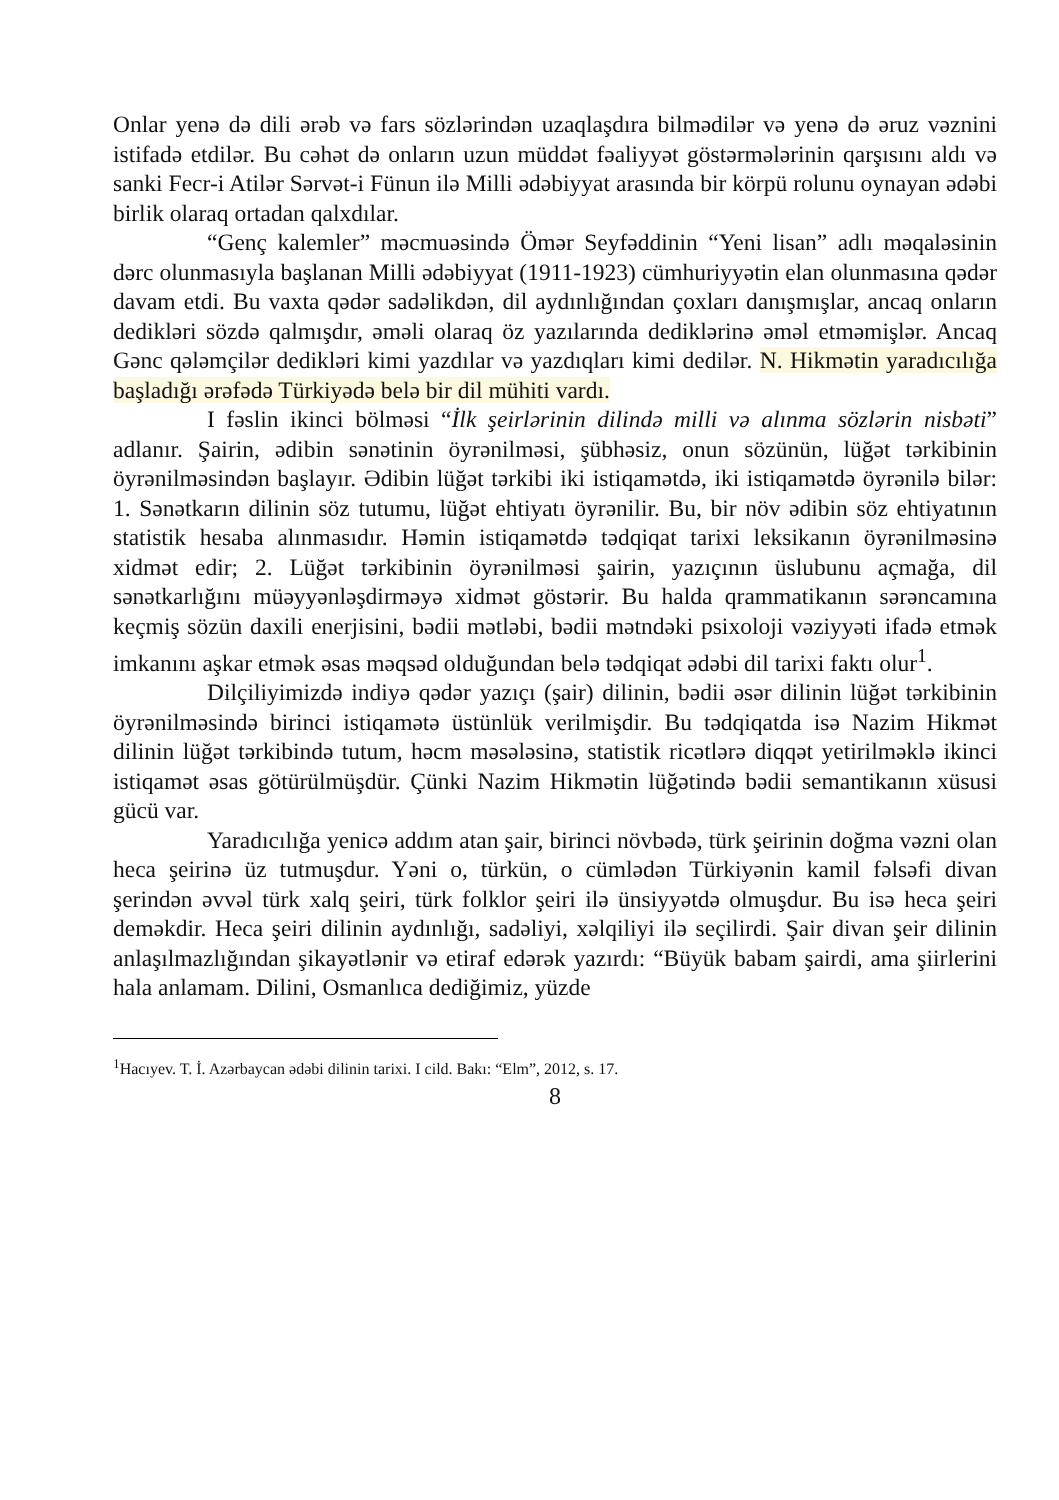Onlar yenə də dili ərəb və fars sözlərindən uzaqlaşdıra bilmədilər və yenə də əruz vəznini istifadə etdilər. Bu cəhət də onların uzun müddət fəaliyyət göstərmələrinin qarşısını aldı və sanki Fecr-i Atilər Sərvət-i Fünun ilə Milli ədəbiyyat arasında bir körpü rolunu oynayan ədəbi birlik olaraq ortadan qalxdılar.
“Genç kalemler” məcmuəsində Ömər Seyfəddinin “Yeni lisan” adlı məqaləsinin dərc olunmasıyla başlanan Milli ədəbiyyat (1911-1923) cümhuriyyətin elan olunmasına qədər davam etdi. Bu vaxta qədər sadəlikdən, dil aydınlığından çoxları danışmışlar, ancaq onların dedikləri sözdə qalmışdır, əməli olaraq öz yazılarında dediklərinə əməl etməmişlər. Ancaq Gənc qələmçilər dedikləri kimi yazdılar və yazdıqları kimi dedilər. N. Hikmətin yaradıcılığa başladığı ərəfədə Türkiyədə belə bir dil mühiti vardı.
I fəslin ikinci bölməsi “İlk şeirlərinin dilində milli və alınma sözlərin nisbəti” adlanır. Şairin, ədibin sənətinin öyrənilməsi, şübhəsiz, onun sözünün, lüğət tərkibinin öyrənilməsindən başlayır. Ədibin lüğət tərkibi iki istiqamətdə, iki istiqamətdə öyrənilə bilər: 1. Sənətkarın dilinin söz tutumu, lüğət ehtiyatı öyrənilir. Bu, bir növ ədibin söz ehtiyatının statistik hesaba alınmasıdır. Həmin istiqamətdə tədqiqat tarixi leksikanın öyrənilməsinə xidmət edir; 2. Lüğət tərkibinin öyrənilməsi şairin, yazıçının üslubunu açmağa, dil sənətkarlığını müəyyənləşdirməyə xidmət göstərir. Bu halda qrammatikanın sərəncamına keçmiş sözün daxili enerjisini, bədii mətləbi, bədii mətndəki psixoloji vəziyyəti ifadə etmək imkanını aşkar etmək əsas məqsəd olduğundan belə tədqiqat ədəbi dil tarixi faktı olur<sup>1</sup>.
Dilçiliyimizdə indiyə qədər yazıçı (şair) dilinin, bədii əsər dilinin lüğət tərkibinin öyrənilməsində birinci istiqamətə üstünlük verilmişdir. Bu tədqiqatda isə Nazim Hikmət dilinin lüğət tərkibində tutum, həcm məsələsinə, statistik ricətlərə diqqət yetirilməklə ikinci istiqamət əsas götürülmüşdür. Çünki Nazim Hikmətin lüğətində bədii semantikanın xüsusi gücü var.
Yaradıcılığa yenicə addım atan şair, birinci növbədə, türk şeirinin doğma vəzni olan heca şeirinə üz tutmuşdur. Yəni o, türkün, o cümlədən Türkiyənin kamil fəlsəfi divan şerindən əvvəl türk xalq şeiri, türk folklor şeiri ilə ünsiyyətdə olmuşdur. Bu isə heca şeiri deməkdir. Heca şeiri dilinin aydınlığı, sadəliyi, xəlqiliyi ilə seçilirdi. Şair divan şeir dilinin anlaşılmazlığından şikayətlənir və etiraf edərək yazırdı: “Büyük babam şairdi, ama şiirlerini hala anlamam. Dilini, Osmanlıca dediğimiz, yüzde
<sup>1</sup> Hacıyev. T. İ. Azərbaycan ədəbi dilinin tarixi. I cild. Bakı: “Elm”, 2012, s. 17.
8